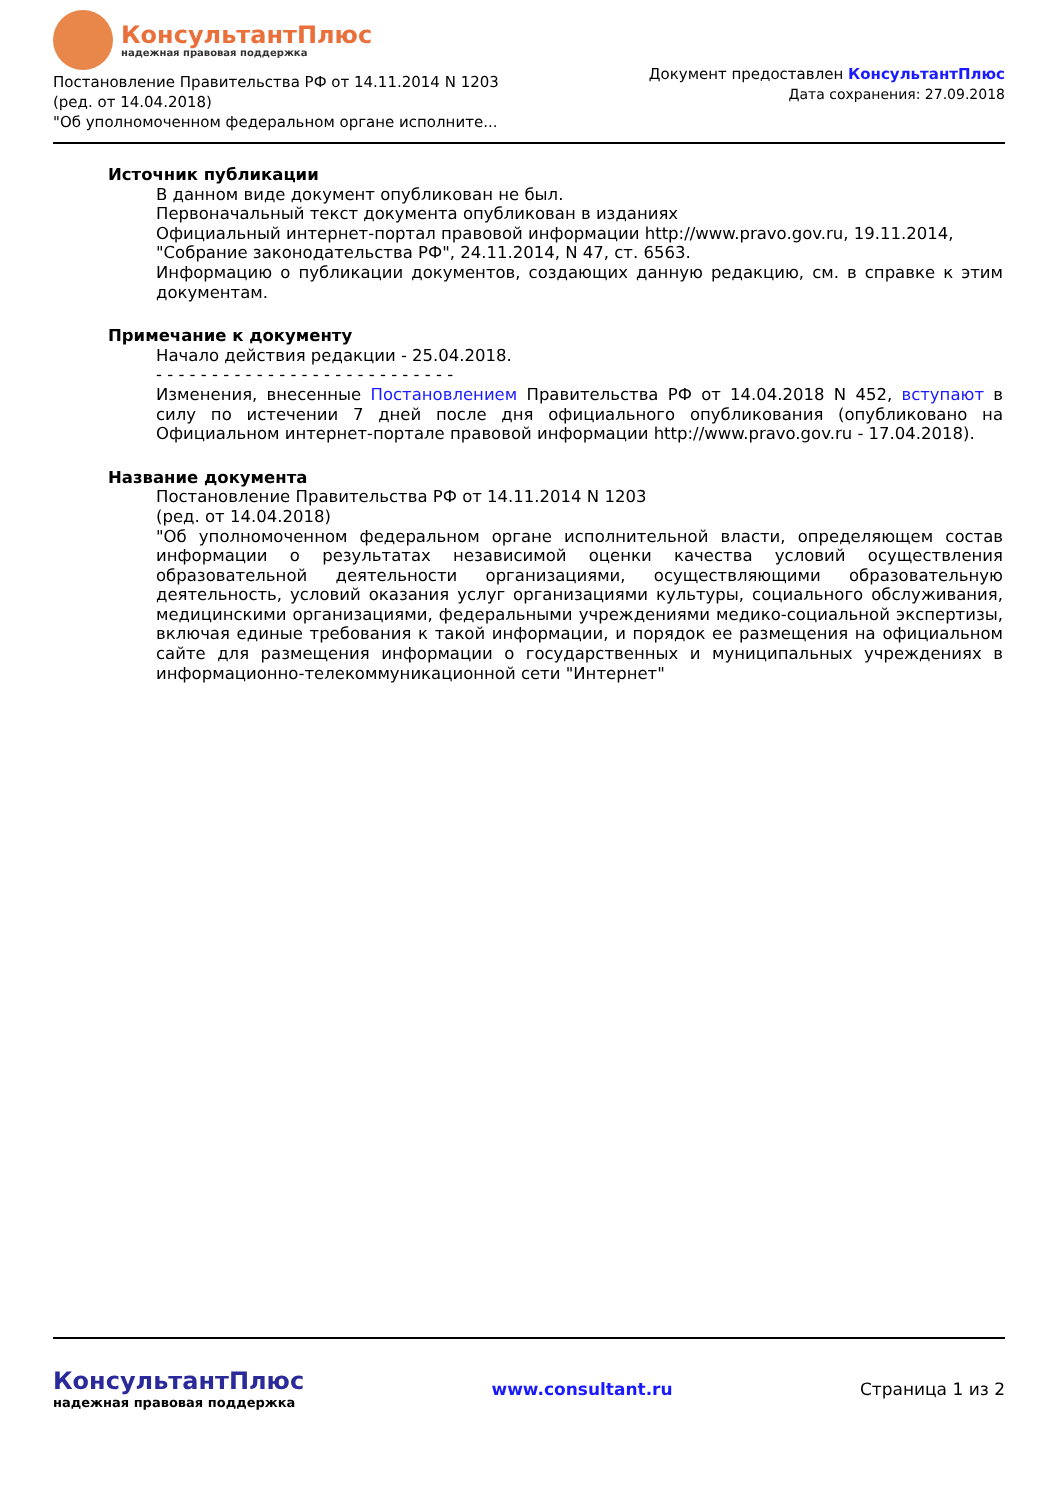КонсультантПлюс
надежная правовая поддержка
Постановление Правительства РФ от 14.11.2014 N 1203
(ред. от 14.04.2018)
"Об уполномоченном федеральном органе исполните...
Документ предоставлен КонсультантПлюс
Дата сохранения: 27.09.2018
Источник публикации
В данном виде документ опубликован не был.
Первоначальный текст документа опубликован в изданиях
Официальный интернет-портал правовой информации http://www.pravo.gov.ru, 19.11.2014,
"Собрание законодательства РФ", 24.11.2014, N 47, ст. 6563.
Информацию о публикации документов, создающих данную редакцию, см. в справке к этим документам.
Примечание к документу
Начало действия редакции - 25.04.2018.
- - - - - - - - - - - - - - - - - - - - - - - - - - -
Изменения, внесенные Постановлением Правительства РФ от 14.04.2018 N 452, вступают в силу по истечении 7 дней после дня официального опубликования (опубликовано на Официальном интернет-портале правовой информации http://www.pravo.gov.ru - 17.04.2018).
Название документа
Постановление Правительства РФ от 14.11.2014 N 1203
(ред. от 14.04.2018)
"Об уполномоченном федеральном органе исполнительной власти, определяющем состав информации о результатах независимой оценки качества условий осуществления образовательной деятельности организациями, осуществляющими образовательную деятельность, условий оказания услуг организациями культуры, социального обслуживания, медицинскими организациями, федеральными учреждениями медико-социальной экспертизы, включая единые требования к такой информации, и порядок ее размещения на официальном сайте для размещения информации о государственных и муниципальных учреждениях в информационно-телекоммуникационной сети "Интернет"
КонсультантПлюс
надежная правовая поддержка
www.consultant.ru Страница 1 из 2